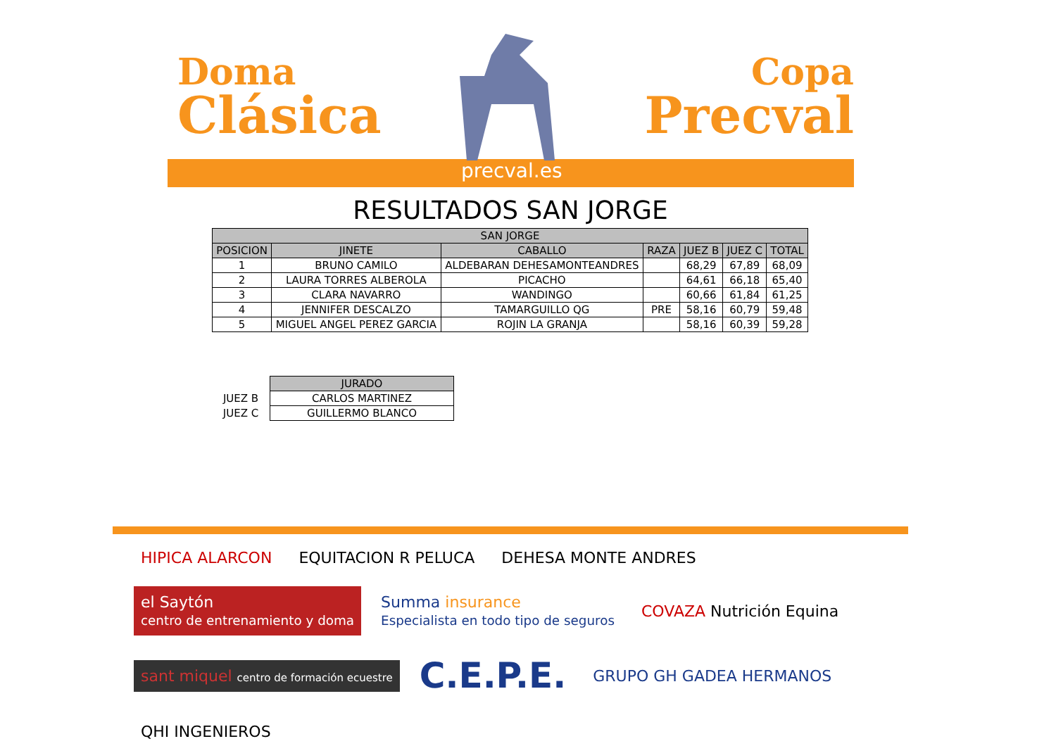Doma
Clásica
Copa
Precval
precval.es
RESULTADOS SAN JORGE
| SAN JORGE | | | | | | |
| --- | --- | --- | --- | --- | --- | --- |
| POSICION | JINETE | CABALLO | RAZA | JUEZ B | JUEZ C | TOTAL |
| 1 | BRUNO CAMILO | ALDEBARAN DEHESAMONTEANDRES | | 68,29 | 67,89 | 68,09 |
| 2 | LAURA TORRES ALBEROLA | PICACHO | | 64,61 | 66,18 | 65,40 |
| 3 | CLARA NAVARRO | WANDINGO | | 60,66 | 61,84 | 61,25 |
| 4 | JENNIFER DESCALZO | TAMARGUILLO QG | PRE | 58,16 | 60,79 | 59,48 |
| 5 | MIGUEL ANGEL PEREZ GARCIA | ROJIN LA GRANJA | | 58,16 | 60,39 | 59,28 |
| | JURADO |
| JUEZ B | CARLOS MARTINEZ |
| JUEZ C | GUILLERMO BLANCO |
HIPICA ALARCON
EQUITACION R PELUCA
DEHESA MONTE ANDRES
el Saytón
centro de entrenamiento y doma
Summa insurance
Especialista en todo tipo de seguros
COVAZA Nutrición Equina
sant miquel centro de formación ecuestre
C.E.P.E.
GRUPO GH GADEA HERMANOS
QHI INGENIEROS